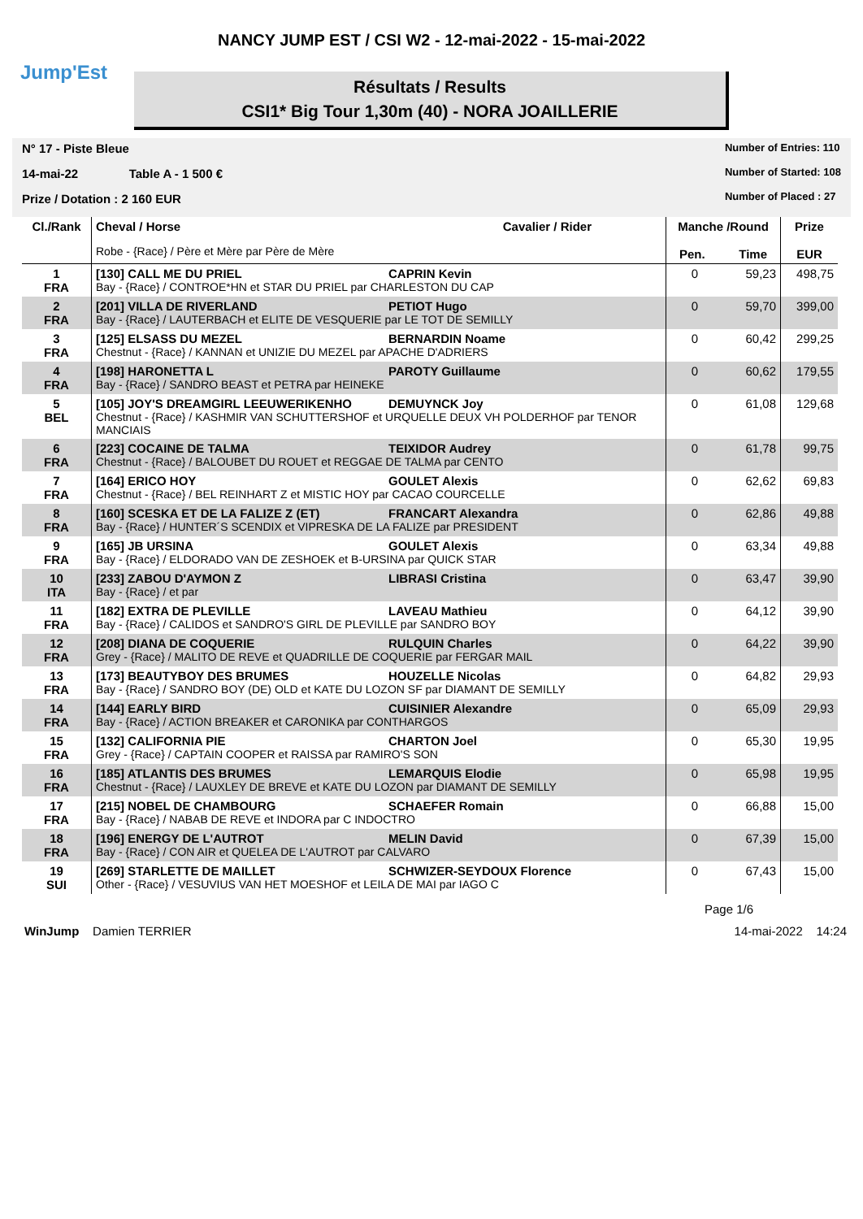Jump'Est
NANCY JUMP EST / CSI W2 - 12-mai-2022 - 15-mai-2022
Résultats / Results
CSI1* Big Tour 1,30m (40) - NORA JOAILLERIE
N° 17 - Piste Bleue
14-mai-22 Table A - 1 500 €
Prize / Dotation : 2 160 EUR
Number of Entries: 110
Number of Started: 108
Number of Placed : 27
| Cl./Rank | Cheval / Horse Cavalier / Rider Robe - {Race} / Père et Mère par Père de Mère | Manche /Round Pen. Time | | Prize EUR |
| --- | --- | --- | --- | --- |
| 1 FRA | [130] CALL ME DU PRIEL CAPRIN Kevin Bay - {Race} / CONTROE*HN et STAR DU PRIEL par CHARLESTON DU CAP | 0 | 59,23 | 498,75 |
| 2 FRA | [201] VILLA DE RIVERLAND PETIOT Hugo Bay - {Race} / LAUTERBACH et ELITE DE VESQUERIE par LE TOT DE SEMILLY | 0 | 59,70 | 399,00 |
| 3 FRA | [125] ELSASS DU MEZEL BERNARDIN Noame Chestnut - {Race} / KANNAN et UNIZIE DU MEZEL par APACHE D'ADRIERS | 0 | 60,42 | 299,25 |
| 4 FRA | [198] HARONETTA L PAROTY Guillaume Bay - {Race} / SANDRO BEAST et PETRA par HEINEKE | 0 | 60,62 | 179,55 |
| 5 BEL | [105] JOY'S DREAMGIRL LEEUWERIKENHO DEMUYNCK Joy Chestnut - {Race} / KASHMIR VAN SCHUTTERSHOF et URQUELLE DEUX VH POLDERHOF par TENOR MANCIAIS | 0 | 61,08 | 129,68 |
| 6 FRA | [223] COCAINE DE TALMA TEIXIDOR Audrey Chestnut - {Race} / BALOUBET DU ROUET et REGGAE DE TALMA par CENTO | 0 | 61,78 | 99,75 |
| 7 FRA | [164] ERICO HOY GOULET Alexis Chestnut - {Race} / BEL REINHART Z et MISTIC HOY par CACAO COURCELLE | 0 | 62,62 | 69,83 |
| 8 FRA | [160] SCESKA ET DE LA FALIZE Z (ET) FRANCART Alexandra Bay - {Race} / HUNTER´S SCENDIX et VIPRESKA DE LA FALIZE par PRESIDENT | 0 | 62,86 | 49,88 |
| 9 FRA | [165] JB URSINA GOULET Alexis Bay - {Race} / ELDORADO VAN DE ZESHOEK et B-URSINA par QUICK STAR | 0 | 63,34 | 49,88 |
| 10 ITA | [233] ZABOU D'AYMON Z LIBRASI Cristina Bay - {Race} / et par | 0 | 63,47 | 39,90 |
| 11 FRA | [182] EXTRA DE PLEVILLE LAVEAU Mathieu Bay - {Race} / CALIDOS et SANDRO'S GIRL DE PLEVILLE par SANDRO BOY | 0 | 64,12 | 39,90 |
| 12 FRA | [208] DIANA DE COQUERIE RULQUIN Charles Grey - {Race} / MALITO DE REVE et QUADRILLE DE COQUERIE par FERGAR MAIL | 0 | 64,22 | 39,90 |
| 13 FRA | [173] BEAUTYBOY DES BRUMES HOUZELLE Nicolas Bay - {Race} / SANDRO BOY (DE) OLD et KATE DU LOZON SF par DIAMANT DE SEMILLY | 0 | 64,82 | 29,93 |
| 14 FRA | [144] EARLY BIRD CUISINIER Alexandre Bay - {Race} / ACTION BREAKER et CARONIKA par CONTHARGOS | 0 | 65,09 | 29,93 |
| 15 FRA | [132] CALIFORNIA PIE CHARTON Joel Grey - {Race} / CAPTAIN COOPER et RAISSA par RAMIRO'S SON | 0 | 65,30 | 19,95 |
| 16 FRA | [185] ATLANTIS DES BRUMES LEMARQUIS Elodie Chestnut - {Race} / LAUXLEY DE BREVE et KATE DU LOZON par DIAMANT DE SEMILLY | 0 | 65,98 | 19,95 |
| 17 FRA | [215] NOBEL DE CHAMBOURG SCHAEFER Romain Bay - {Race} / NABAB DE REVE et INDORA par C INDOCTRO | 0 | 66,88 | 15,00 |
| 18 FRA | [196] ENERGY DE L'AUTROT MELIN David Bay - {Race} / CON AIR et QUELEA DE L'AUTROT par CALVARO | 0 | 67,39 | 15,00 |
| 19 SUI | [269] STARLETTE DE MAILLET SCHWIZER-SEYDOUX Florence Other - {Race} / VESUVIUS VAN HET MOESHOF et LEILA DE MAI par IAGO C | 0 | 67,43 | 15,00 |
Page 1/6
WinJump Damien TERRIER 14-mai-2022 14:24